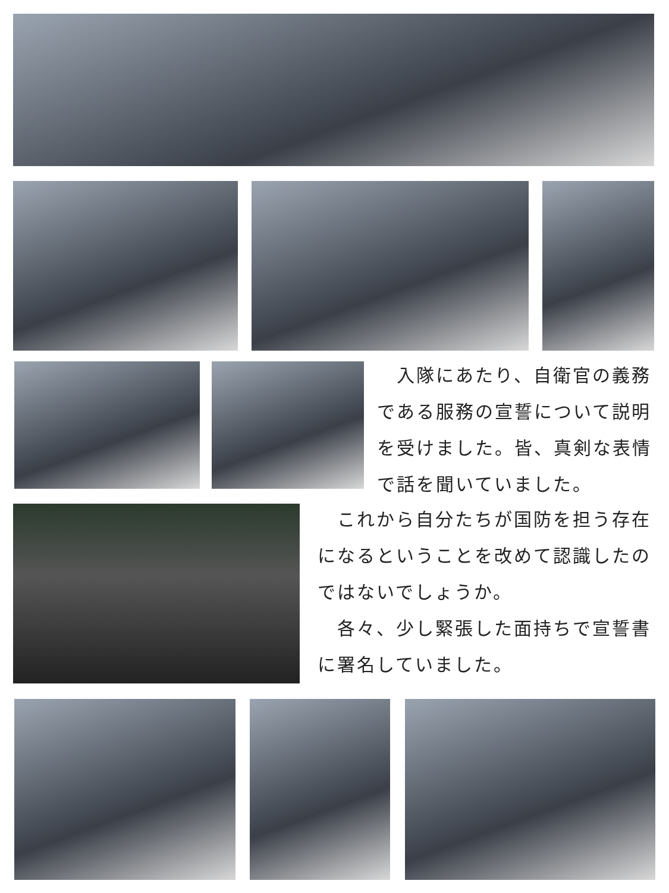入隊にあたり、自衛官の義務である服務の宣誓について説明を受けました。皆、真剣な表情で話を聞いていました。
　これから自分たちが国防を担う存在になるということを改めて認識したのではないでしょうか。
　各々、少し緊張した面持ちで宣誓書に署名していました。